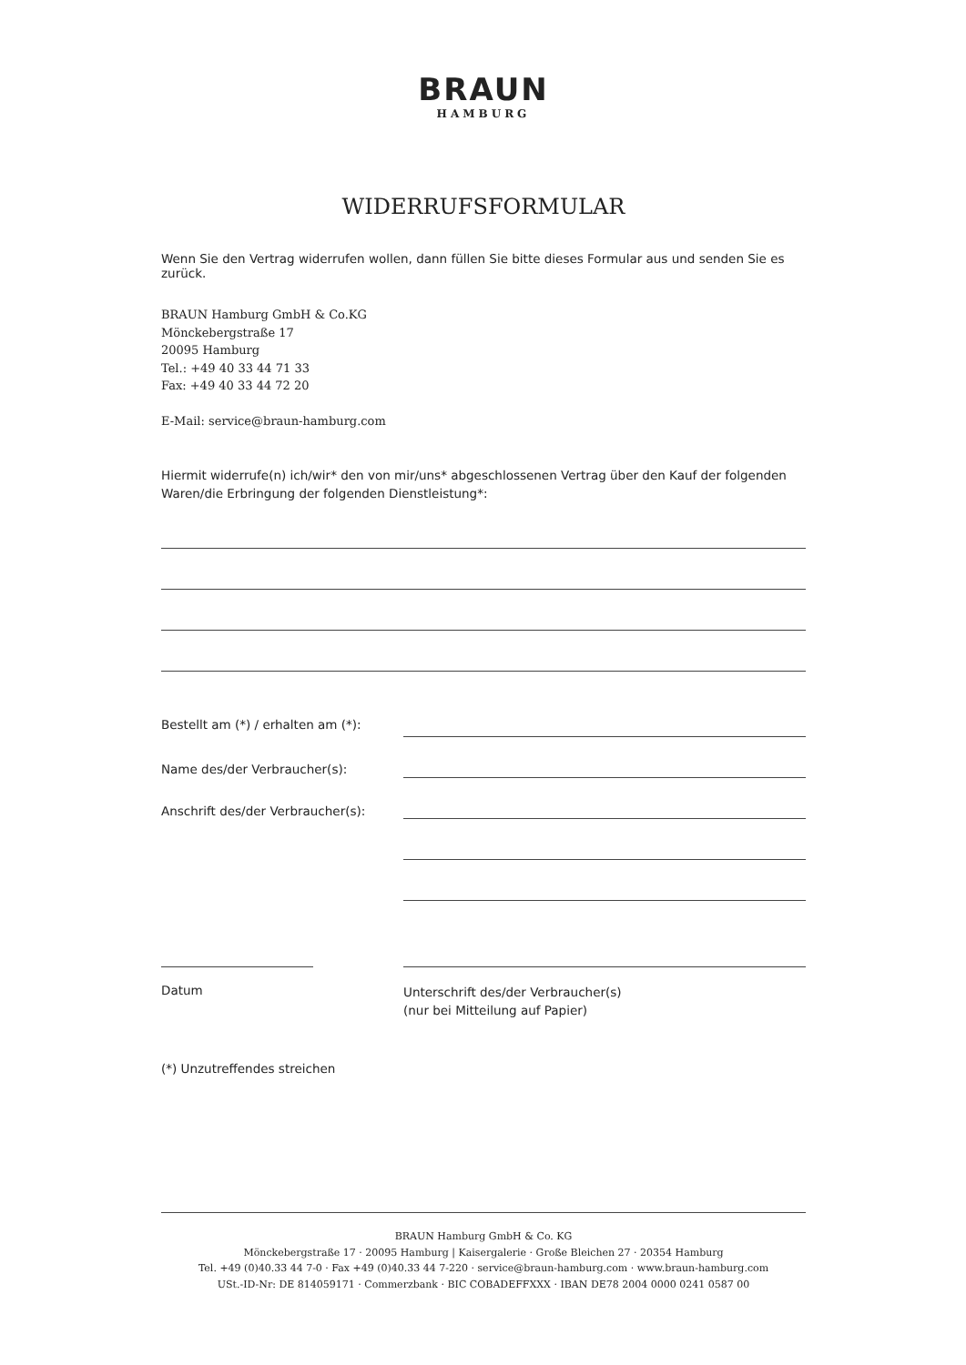BRAUN
HAMBURG
WIDERRUFSFORMULAR
Wenn Sie den Vertrag widerrufen wollen, dann füllen Sie bitte dieses Formular aus und senden Sie es zurück.
BRAUN Hamburg GmbH & Co.KG
Mönckebergstraße 17
20095 Hamburg
Tel.: +49 40 33 44 71 33
Fax: +49 40 33 44 72 20
E-Mail: service@braun-hamburg.com
Hiermit widerrufe(n) ich/wir* den von mir/uns* abgeschlossenen Vertrag über den Kauf der folgenden Waren/die Erbringung der folgenden Dienstleistung*:
Bestellt am (*) / erhalten am (*):
Name des/der Verbraucher(s):
Anschrift des/der Verbraucher(s):
Datum
Unterschrift des/der Verbraucher(s)
(nur bei Mitteilung auf Papier)
(*) Unzutreffendes streichen
BRAUN Hamburg GmbH & Co. KG
Mönckebergstraße 17 · 20095 Hamburg | Kaisergalerie · Große Bleichen 27 · 20354 Hamburg
Tel. +49 (0)40.33 44 7-0 · Fax +49 (0)40.33 44 7-220 · service@braun-hamburg.com · www.braun-hamburg.com
USt.-ID-Nr: DE 814059171 · Commerzbank · BIC COBADEFFXXX · IBAN DE78 2004 0000 0241 0587 00